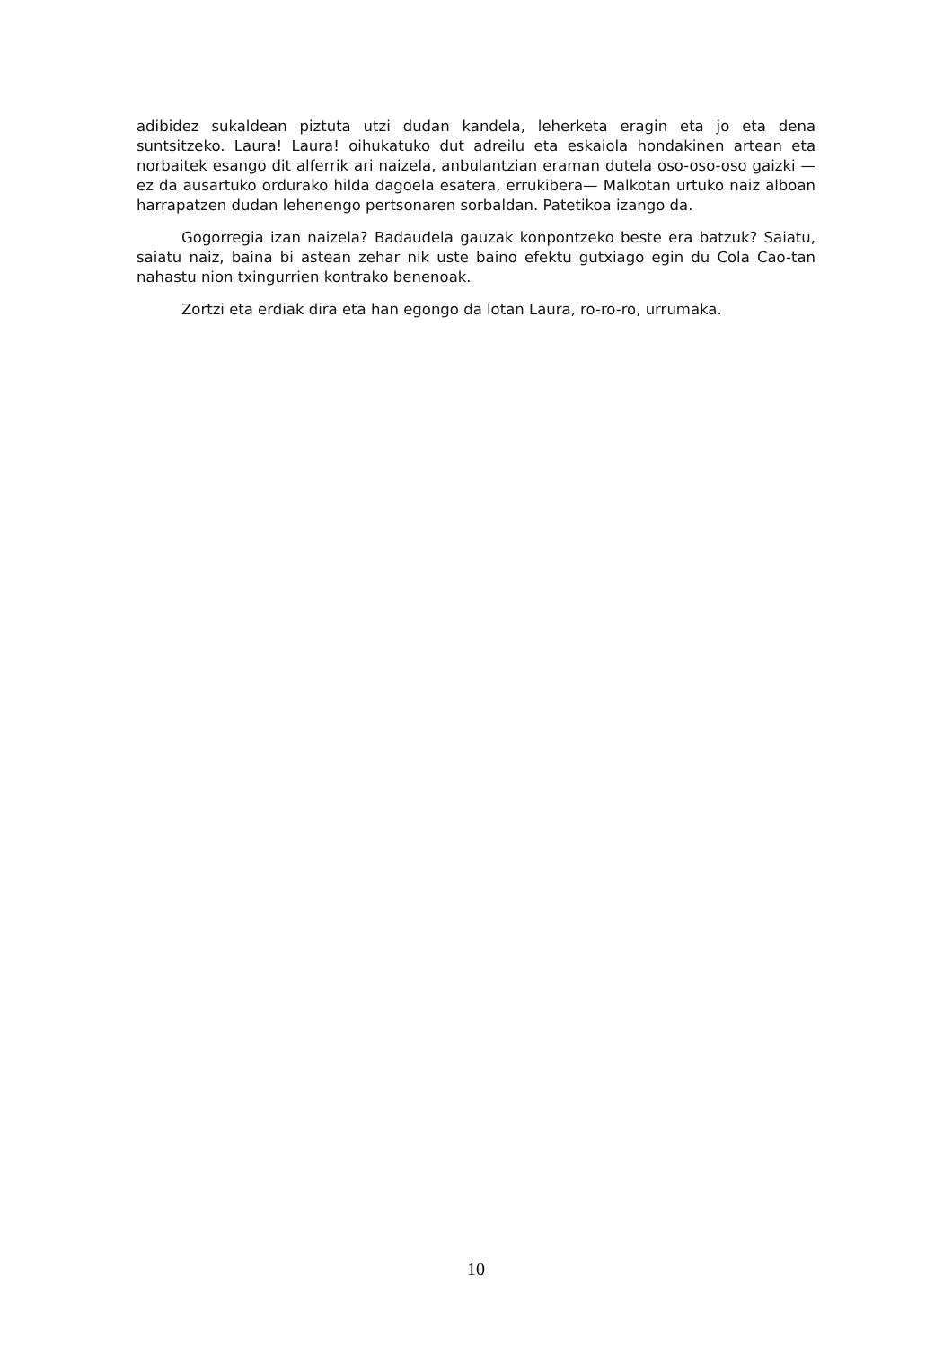adibidez sukaldean piztuta utzi dudan kandela, leherketa eragin eta jo eta dena suntsitzeko. Laura! Laura! oihukatuko dut adreilu eta eskaiola hondakinen artean eta norbaitek esango dit alferrik ari naizela, anbulantzian eraman dutela oso-oso-oso gaizki —ez da ausartuko ordurako hilda dagoela esatera, errukibera— Malkotan urtuko naiz alboan harrapatzen dudan lehenengo pertsonaren sorbaldan. Patetikoa izango da.
Gogorregia izan naizela? Badaudela gauzak konpontzeko beste era batzuk? Saiatu, saiatu naiz, baina bi astean zehar nik uste baino efektu gutxiago egin du Cola Cao-tan nahastu nion txingurrien kontrako benenoak.
Zortzi eta erdiak dira eta han egongo da lotan Laura, ro-ro-ro, urrumaka.
10